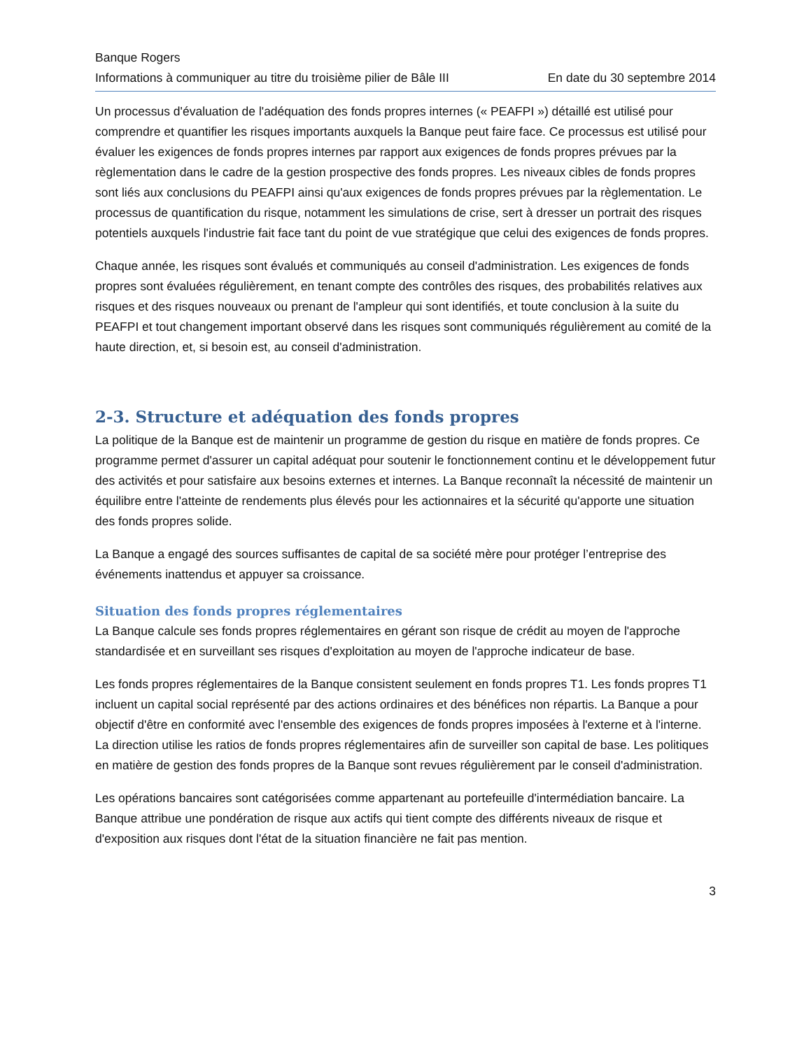Banque Rogers
Informations à communiquer au titre du troisième pilier de Bâle III En date du 30 septembre 2014
Un processus d'évaluation de l'adéquation des fonds propres internes (« PEAFPI ») détaillé est utilisé pour comprendre et quantifier les risques importants auxquels la Banque peut faire face. Ce processus est utilisé pour évaluer les exigences de fonds propres internes par rapport aux exigences de fonds propres prévues par la règlementation dans le cadre de la gestion prospective des fonds propres. Les niveaux cibles de fonds propres sont liés aux conclusions du PEAFPI ainsi qu'aux exigences de fonds propres prévues par la règlementation. Le processus de quantification du risque, notamment les simulations de crise, sert à dresser un portrait des risques potentiels auxquels l'industrie fait face tant du point de vue stratégique que celui des exigences de fonds propres.
Chaque année, les risques sont évalués et communiqués au conseil d'administration. Les exigences de fonds propres sont évaluées régulièrement, en tenant compte des contrôles des risques, des probabilités relatives aux risques et des risques nouveaux ou prenant de l'ampleur qui sont identifiés, et toute conclusion à la suite du PEAFPI et tout changement important observé dans les risques sont communiqués régulièrement au comité de la haute direction, et, si besoin est, au conseil d'administration.
2-3. Structure et adéquation des fonds propres
La politique de la Banque est de maintenir un programme de gestion du risque en matière de fonds propres. Ce programme permet d'assurer un capital adéquat pour soutenir le fonctionnement continu et le développement futur des activités et pour satisfaire aux besoins externes et internes. La Banque reconnaît la nécessité de maintenir un équilibre entre l'atteinte de rendements plus élevés pour les actionnaires et la sécurité qu'apporte une situation des fonds propres solide.
La Banque a engagé des sources suffisantes de capital de sa société mère pour protéger l’entreprise des événements inattendus et appuyer sa croissance.
Situation des fonds propres réglementaires
La Banque calcule ses fonds propres réglementaires en gérant son risque de crédit au moyen de l'approche standardisée et en surveillant ses risques d'exploitation au moyen de l'approche indicateur de base.
Les fonds propres réglementaires de la Banque consistent seulement en fonds propres T1. Les fonds propres T1 incluent un capital social représenté par des actions ordinaires et des bénéfices non répartis. La Banque a pour objectif d'être en conformité avec l'ensemble des exigences de fonds propres imposées à l'externe et à l'interne. La direction utilise les ratios de fonds propres réglementaires afin de surveiller son capital de base. Les politiques en matière de gestion des fonds propres de la Banque sont revues régulièrement par le conseil d'administration.
Les opérations bancaires sont catégorisées comme appartenant au portefeuille d'intermédiation bancaire. La Banque attribue une pondération de risque aux actifs qui tient compte des différents niveaux de risque et d'exposition aux risques dont l'état de la situation financière ne fait pas mention.
3